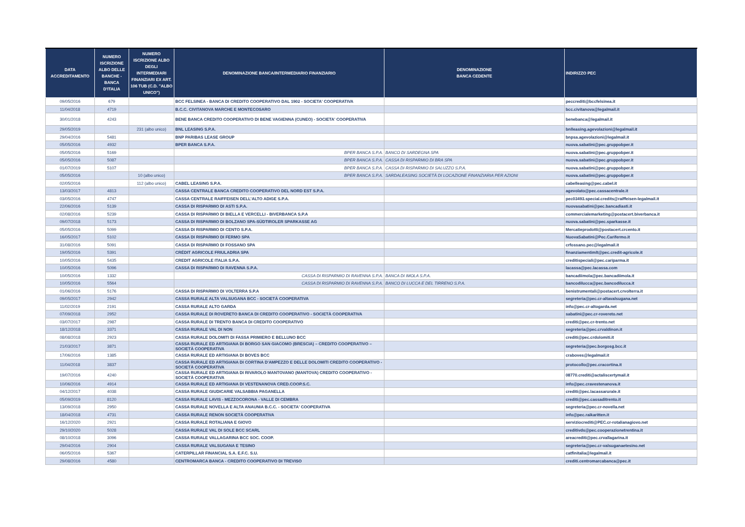| DATA ACCREDITAMENTO | NUMERO ISCRIZIONE ALBO DELLE BANCHE - BANCA D'ITALIA | NUMERO ISCRIZIONE ALBO DEGLI INTERMEDIARI FINANZIARI EX ART. 106 TUB (C.D. "ALBO UNICO") | DENOMINAZIONE BANCA/INTERMEDIARIO FINANZIARIO | DENOMINAZIONE BANCA CEDENTE | INDIRIZZO PEC |
| --- | --- | --- | --- | --- | --- |
| 09/05/2016 | 679 | | BCC FELSINEA - BANCA DI CREDITO COOPERATIVO DAL 1902 - SOCIETA' COOPERATIVA | | peccrediti@bccfelsinea.it |
| 11/04/2018 | 4719 | | B.C.C. CIVITANOVA MARCHE E MONTECOSARO | | bcc.civitanova@legalmail.it |
| 30/01/2018 | 4243 | | BENE BANCA CREDITO COOPERATIVO DI BENE VAGIENNA (CUNEO) - SOCIETA' COOPERATIVA | | benebanca@legalmail.it |
| 29/05/2019 | | 231 (albo unico) | BNL LEASING S.P.A. | | bnlleasing.agevolazioni@legalmail.it |
| 29/04/2016 | 5481 | | BNP PARIBAS LEASE GROUP | | bnpsa.agevolazioni@legalmail.it |
| 05/05/2016 | 4932 | | BPER BANCA S.P.A. | | nuova.sabatini@pec.gruppobper.it |
| 05/05/2016 | 5169 | | BPER BANCA S.P.A. | BANCO DI SARDEGNA SPA | nuova.sabatini@pec.gruppobper.it |
| 05/05/2016 | 5087 | | BPER BANCA S.P.A. | CASSA DI RISPARMIO DI BRA SPA | nuova.sabatini@pec.gruppobper.it |
| 01/07/2019 | 5107 | | BPER BANCA S.P.A. | CASSA DI RISPARMIO DI SALUZZO S.P.A. | nuova.sabatini@pec.gruppobper.it |
| 05/05/2016 | | 10 (albo unico) | BPER BANCA S.P.A. | SARDALEASING SOCIETÀ DI LOCAZIONE FINANZIARIA PER AZIONI | nuova.sabatini@pec.gruppobper.it |
| 02/05/2016 | | 112 (albo unico) | CABEL LEASING S.P.A. | | cabelleasing@pec.cabel.it |
| 13/03/2017 | 4813 | | CASSA CENTRALE BANCA CREDITO COOPERATIVO DEL NORD EST S.P.A. | | agevolato@pec.cassacentrale.it |
| 03/05/2016 | 4747 | | CASSA CENTRALE RAIFFEISEN DELL’ALTO ADIGE S.P.A. | | pec03493.special.credits@raiffeisen-legalmail.it |
| 22/06/2016 | 5139 | | CASSA DI RISPARMIO DI ASTI S.P.A. | | nuovasabatini@pec.bancadiasti.it |
| 02/08/2016 | 5239 | | CASSA DI RISPARMIO DI BIELLA E VERCELLI - BIVERBANCA S.P.A | | commercialemarketing@postacert.biverbanca.it |
| 09/07/2018 | 5173 | | CASSA DI RISPARMIO DI BOLZANO SPA-SÜDTIROLER SPARKASSE AG | | nuova.sabatini@pec.sparkasse.it |
| 05/05/2016 | 5099 | | CASSA DI RISPARMIO DI CENTO S.P.A. | | Mercatieprodotti@postacert.crcento.it |
| 16/05/2017 | 5102 | | CASSA DI RISPARMIO DI FERMO SPA | | NuovaSabatini@Pec.Carifermo.it |
| 31/08/2016 | 5091 | | CASSA DI RISPARMIO DI FOSSANO SPA | | crfossano.pec@legalmail.it |
| 19/05/2016 | 5391 | | CRÉDIT AGRICOLE FRIULADRIA SPA | | finanziamentimlt@pec.credit-agricole.it |
| 10/05/2016 | 5435 | | CREDIT AGRICOLE ITALIA S.P.A. | | creditispeciali@pec.cariparma.it |
| 10/05/2016 | 5096 | | CASSA DI RISPARMIO DI RAVENNA S.P.A. | | lacassa@pec.lacassa.com |
| 10/05/2016 | 1332 | | CASSA DI RISPARMIO DI RAVENNA S.P.A. | BANCA DI IMOLA S.P.A. | bancadiimola@pec.bancadiimola.it |
| 10/05/2016 | 5564 | | CASSA DI RISPARMIO DI RAVENNA S.P.A. | BANCO DI LUCCA E DEL TIRRENO S.P.A. | bancodilucca@pec.bancodilucca.it |
| 01/06/2016 | 5176 | | CASSA DI RISPARMIO DI VOLTERRA S.P.A | | benistrumentali@postacert.crvolterra.it |
| 09/05/2017 | 2942 | | CASSA RURALE ALTA VALSUGANA BCC - SOCIETÀ COOPERATIVA | | segreteria@pec.cr-altavalsugana.net |
| 11/02/2019 | 2191 | | CASSA RURALE ALTO GARDA | | info@pec.cr-altogarda.net |
| 07/09/2018 | 2952 | | CASSA RURALE DI ROVERETO BANCA DI CREDITO COOPERATIVO - SOCIETÀ COOPERATIVA | | sabatini@pec.cr-rovereto.net |
| 03/07/2017 | 2987 | | CASSA RURALE DI TRENTO BANCA DI CREDITO COOPERATIVO | | crediti@pec.cr-trento.net |
| 18/12/2018 | 3371 | | CASSA RURALE VAL DI NON | | segreteria@pec.crvaldinon.it |
| 08/08/2018 | 2923 | | CASSA RURALE DOLOMITI DI FASSA PRIMIERO E BELLUNO BCC | | crediti@pec.crdolomiti.it |
| 21/03/2017 | 3871 | | CASSA RURALE ED ARTIGIANA DI BORGO SAN GIACOMO (BRESCIA) – CREDITO COOPERATIVO – SOCIETÀ COOPERATIVA | | segreteria@pec.borgosg.bcc.it |
| 17/06/2016 | 1385 | | CASSA RURALE ED ARTIGIANA DI BOVES BCC | | craboves@legalmail.it |
| 11/04/2018 | 3837 | | CASSA RURALE ED ARTIGIANA DI CORTINA D'AMPEZZO E DELLE DOLOMITI CREDITO COOPERATIVO - SOCIETÀ COOPERATIVA | | protocollo@pec.cracortina.it |
| 19/07/2016 | 4240 | | CASSA RURALE ED ARTIGIANA DI RIVAROLO MANTOVANO (MANTOVA) CREDITO COOPERATIVO - SOCIETÀ COOPERATIVA | | 08770.crediti@actaliscertymail.it |
| 10/06/2016 | 4914 | | CASSA RURALE ED ARTIGIANA DI VESTENANOVA CRED.COOP.S.C. | | info@pec.cravestenanova.it |
| 04/12/2017 | 4038 | | CASSA RURALE GIUDICARIE VALSABBIA PAGANELLA | | crediti@pec.lacassarurale.it |
| 05/09/2019 | 8120 | | CASSA RURALE LAVIS - MEZZOCORONA - VALLE DI CEMBRA | | crediti@pec.cassaditrento.it |
| 13/09/2018 | 2950 | | CASSA RURALE NOVELLA E ALTA ANAUNIA B.C.C. - SOCIETA' COOPERATIVA | | segreteria@pec.cr-novella.net |
| 18/04/2018 | 4731 | | CASSA RURALE RENON SOCIETÀ COOPERATIVA | | info@pec.raikaritten.it |
| 16/12/2020 | 2921 | | CASSA RURALE ROTALIANA E GIOVO | | serviziocrediti@PEC.cr-rotalianagiovo.net |
| 29/10/2020 | 5028 | | CASSA RURALE VAL DI SOLE BCC SCARL | | creditivds@pec.cooperazionetrentina.it |
| 08/10/2018 | 3096 | | CASSA RURALE VALLAGARINA BCC SOC. COOP. | | areacrediti@pec.crvallagarina.it |
| 29/04/2016 | 2904 | | CASSA RURALE VALSUGANA E TESINO | | segreteria@pec.cr-valsuganaetesino.net |
| 06/05/2016 | 5367 | | CATERPILLAR FINANCIAL S.A. E.F.C. S.U. | | catfinitalia@legalmail.it |
| 29/08/2016 | 4580 | | CENTROMARCA BANCA - CREDITO COOPERATIVO DI TREVISO | | crediti.centromarcabanca@pec.it |